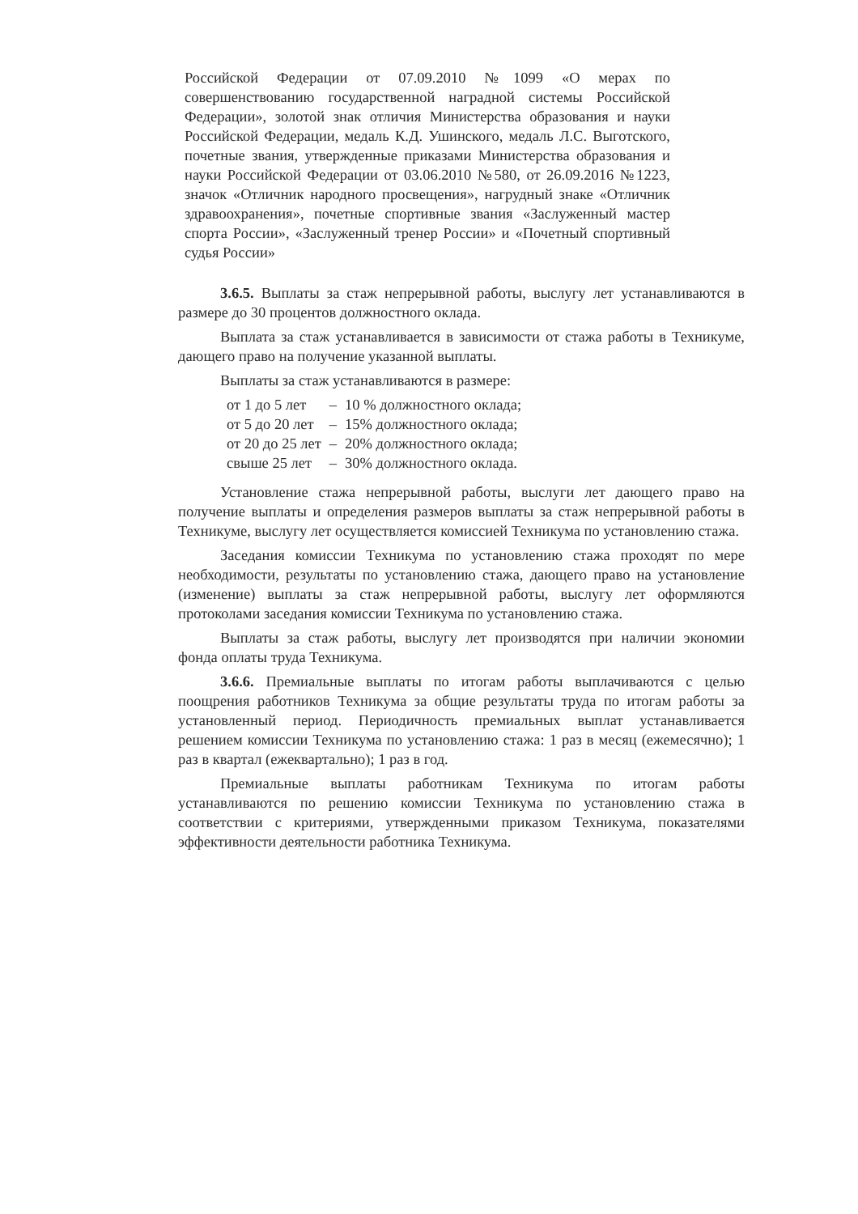Российской Федерации от 07.09.2010 №1099 «О мерах по совершенствованию государственной наградной системы Российской Федерации», золотой знак отличия Министерства образования и науки Российской Федерации, медаль К.Д. Ушинского, медаль Л.С. Выготского, почетные звания, утвержденные приказами Министерства образования и науки Российской Федерации от 03.06.2010 №580, от 26.09.2016 №1223, значок «Отличник народного просвещения», нагрудный знаке «Отличник здравоохранения», почетные спортивные звания «Заслуженный мастер спорта России», «Заслуженный тренер России» и «Почетный спортивный судья России»
3.6.5. Выплаты за стаж непрерывной работы, выслугу лет устанавливаются в размере до 30 процентов должностного оклада.
Выплата за стаж устанавливается в зависимости от стажа работы в Техникуме, дающего право на получение указанной выплаты.
Выплаты за стаж устанавливаются в размере:
| от 1 до 5 лет | – | 10 % должностного оклада; |
| от 5 до 20 лет | – | 15% должностного оклада; |
| от 20 до 25 лет | – | 20% должностного оклада; |
| свыше 25 лет | – | 30% должностного оклада. |
Установление стажа непрерывной работы, выслуги лет дающего право на получение выплаты и определения размеров выплаты за стаж непрерывной работы в Техникуме, выслугу лет осуществляется комиссией Техникума по установлению стажа.
Заседания комиссии Техникума по установлению стажа проходят по мере необходимости, результаты по установлению стажа, дающего право на установление (изменение) выплаты за стаж непрерывной работы, выслугу лет оформляются протоколами заседания комиссии Техникума по установлению стажа.
Выплаты за стаж работы, выслугу лет производятся при наличии экономии фонда оплаты труда Техникума.
3.6.6. Премиальные выплаты по итогам работы выплачиваются с целью поощрения работников Техникума за общие результаты труда по итогам работы за установленный период. Периодичность премиальных выплат устанавливается решением комиссии Техникума по установлению стажа: 1 раз в месяц (ежемесячно); 1 раз в квартал (ежеквартально); 1 раз в год.
Премиальные выплаты работникам Техникума по итогам работы устанавливаются по решению комиссии Техникума по установлению стажа в соответствии с критериями, утвержденными приказом Техникума, показателями эффективности деятельности работника Техникума.